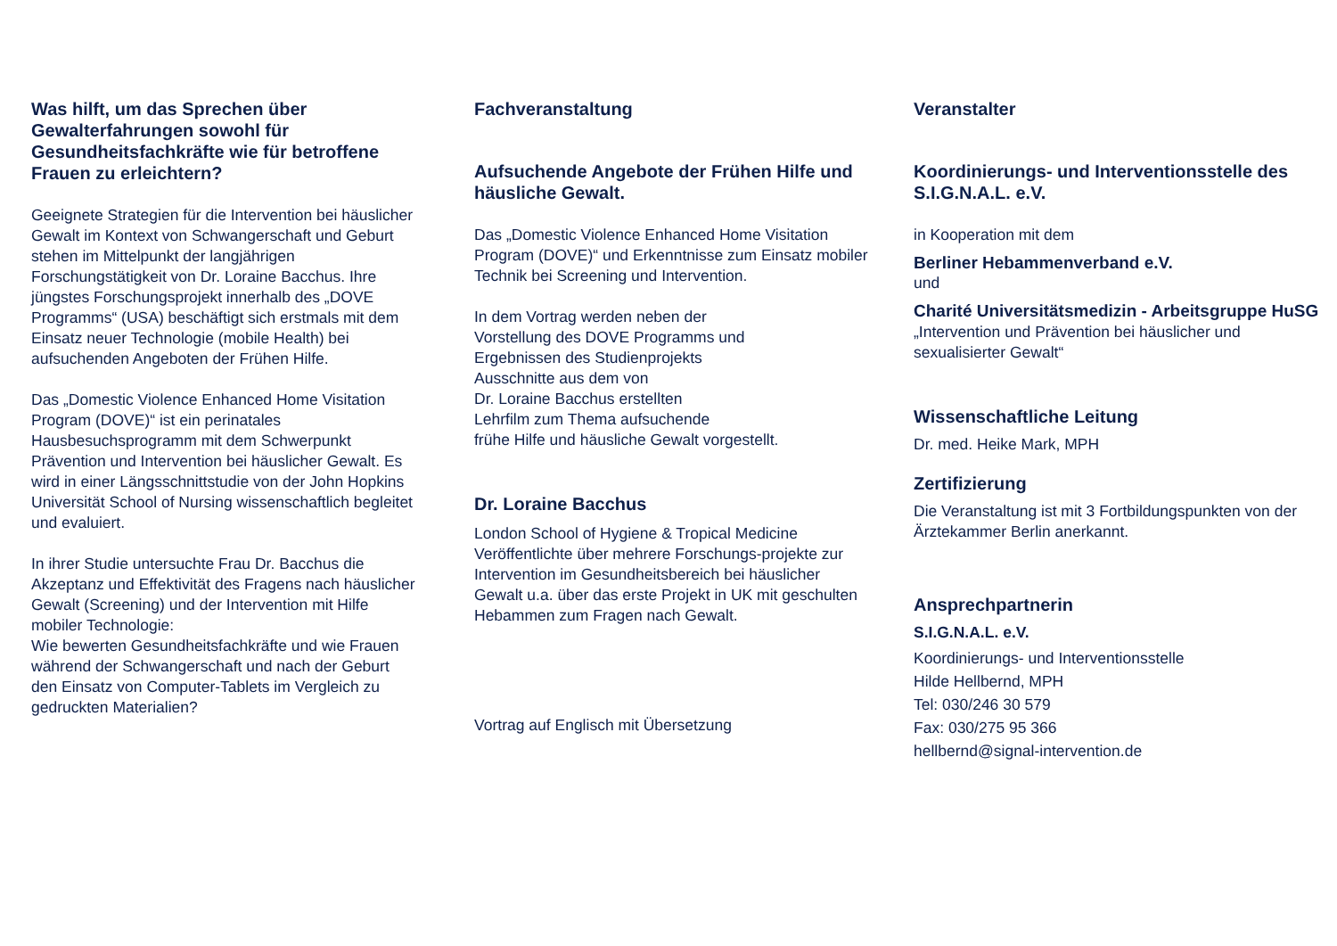Was hilft, um das Sprechen über Gewalterfahrungen sowohl für Gesundheitsfachkräfte wie für betroffene Frauen zu erleichtern?
Geeignete Strategien für die Intervention bei häuslicher Gewalt im Kontext von Schwangerschaft und Geburt stehen im Mittelpunkt der langjährigen Forschungstätigkeit von Dr. Loraine Bacchus. Ihre jüngstes Forschungsprojekt innerhalb des „DOVE Programms“ (USA) beschäftigt sich erstmals mit dem Einsatz neuer Technologie (mobile Health) bei aufsuchenden Angeboten der Frühen Hilfe.
Das „Domestic Violence Enhanced Home Visitation Program (DOVE)“ ist ein perinatales Hausbesuchsprogramm mit dem Schwerpunkt Prävention und Intervention bei häuslicher Gewalt. Es wird in einer Längsschnittstudie von der John Hopkins Universität School of Nursing wissenschaftlich begleitet und evaluiert.
In ihrer Studie untersuchte Frau Dr. Bacchus die Akzeptanz und Effektivität des Fragens nach häuslicher Gewalt (Screening) und der Intervention mit Hilfe mobiler Technologie:
Wie bewerten Gesundheitsfachkräfte und wie Frauen während der Schwangerschaft und nach der Geburt den Einsatz von Computer-Tablets im Vergleich zu gedruckten Materialien?
Fachveranstaltung
Aufsuchende Angebote der Frühen Hilfe und häusliche Gewalt.
Das „Domestic Violence Enhanced Home Visitation Program (DOVE)“ und Erkenntnisse zum Einsatz mobiler Technik bei Screening und Intervention.
In dem Vortrag werden neben der
Vorstellung des DOVE Programms und
Ergebnissen des Studienprojekts
Ausschnitte aus dem von
Dr. Loraine Bacchus erstellten
Lehrfilm zum Thema aufsuchende
frühe Hilfe und häusliche Gewalt vorgestellt.
Dr. Loraine Bacchus
London School of Hygiene & Tropical Medicine
Veröffentlichte über mehrere Forschungs-projekte zur Intervention im Gesundheitsbereich bei häuslicher Gewalt u.a. über das erste Projekt in UK mit geschulten Hebammen zum Fragen nach Gewalt.
Vortrag auf Englisch mit Übersetzung
Veranstalter
Koordinierungs- und Interventionsstelle des S.I.G.N.A.L. e.V.
in Kooperation mit dem
Berliner Hebammenverband e.V.
und
Charité Universitätsmedizin - Arbeitsgruppe HuSG „Intervention und Prävention bei häuslicher und sexualisierter Gewalt“
Wissenschaftliche Leitung
Dr. med. Heike Mark, MPH
Zertifizierung
Die Veranstaltung ist mit 3 Fortbildungspunkten von der Ärztekammer Berlin anerkannt.
Ansprechpartnerin
S.I.G.N.A.L. e.V.
Koordinierungs- und Interventionsstelle
Hilde Hellbernd, MPH
Tel: 030/246 30 579
Fax: 030/275 95 366
hellbernd@signal-intervention.de